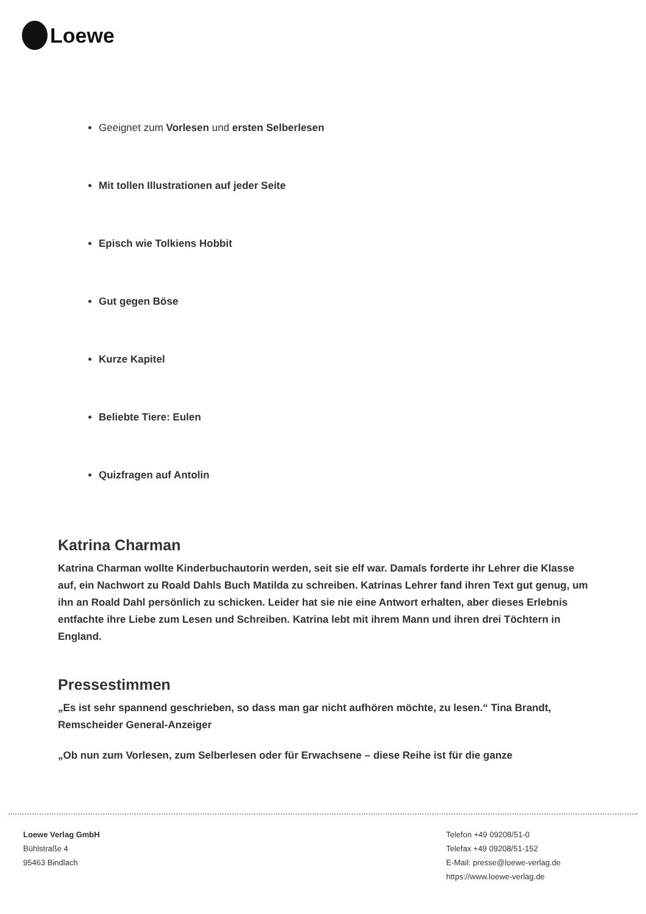Loewe
Geeignet zum Vorlesen und ersten Selberlesen
Mit tollen Illustrationen auf jeder Seite
Episch wie Tolkiens Hobbit
Gut gegen Böse
Kurze Kapitel
Beliebte Tiere: Eulen
Quizfragen auf Antolin
Katrina Charman
Katrina Charman wollte Kinderbuchautorin werden, seit sie elf war. Damals forderte ihr Lehrer die Klasse auf, ein Nachwort zu Roald Dahls Buch Matilda zu schreiben. Katrinas Lehrer fand ihren Text gut genug, um ihn an Roald Dahl persönlich zu schicken. Leider hat sie nie eine Antwort erhalten, aber dieses Erlebnis entfachte ihre Liebe zum Lesen und Schreiben. Katrina lebt mit ihrem Mann und ihren drei Töchtern in England.
Pressestimmen
„Es ist sehr spannend geschrieben, so dass man gar nicht aufhören möchte, zu lesen.“ Tina Brandt, Remscheider General-Anzeiger
„Ob nun zum Vorlesen, zum Selberlesen oder für Erwachsene – diese Reihe ist für die ganze
Loewe Verlag GmbH
Bühlstraße 4
95463 Bindlach
Telefon +49 09208/51-0
Telefax +49 09208/51-152
E-Mail: presse@loewe-verlag.de
https://www.loewe-verlag.de